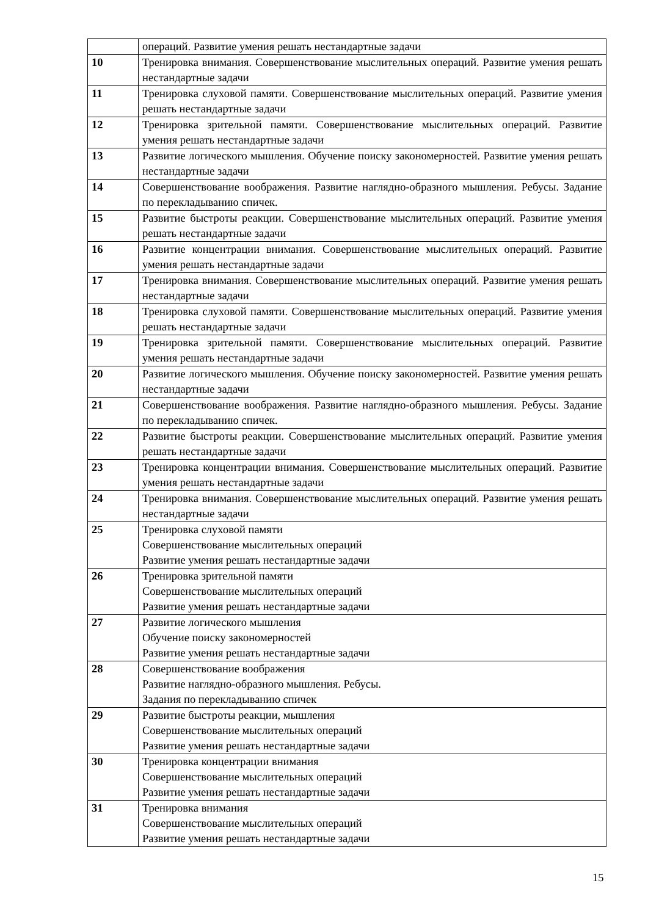| | операций. Развитие умения решать нестандартные задачи |
| 10 | Тренировка внимания. Совершенствование мыслительных операций. Развитие умения решать нестандартные задачи |
| 11 | Тренировка слуховой памяти. Совершенствование мыслительных операций. Развитие умения решать нестандартные задачи |
| 12 | Тренировка зрительной памяти. Совершенствование мыслительных операций. Развитие умения решать нестандартные задачи |
| 13 | Развитие логического мышления. Обучение поиску закономерностей. Развитие умения решать нестандартные задачи |
| 14 | Совершенствование воображения. Развитие наглядно-образного мышления. Ребусы. Задание по перекладыванию спичек. |
| 15 | Развитие быстроты реакции. Совершенствование мыслительных операций. Развитие умения решать нестандартные задачи |
| 16 | Развитие концентрации внимания. Совершенствование мыслительных операций. Развитие умения решать нестандартные задачи |
| 17 | Тренировка внимания. Совершенствование мыслительных операций. Развитие умения решать нестандартные задачи |
| 18 | Тренировка слуховой памяти. Совершенствование мыслительных операций. Развитие умения решать нестандартные задачи |
| 19 | Тренировка зрительной памяти. Совершенствование мыслительных операций. Развитие умения решать нестандартные задачи |
| 20 | Развитие логического мышления. Обучение поиску закономерностей. Развитие умения решать нестандартные задачи |
| 21 | Совершенствование воображения. Развитие наглядно-образного мышления. Ребусы. Задание по перекладыванию спичек. |
| 22 | Развитие быстроты реакции. Совершенствование мыслительных операций. Развитие умения решать нестандартные задачи |
| 23 | Тренировка концентрации внимания. Совершенствование мыслительных операций. Развитие умения решать нестандартные задачи |
| 24 | Тренировка внимания. Совершенствование мыслительных операций. Развитие умения решать нестандартные задачи |
| 25 | Тренировка слуховой памяти Совершенствование мыслительных операций Развитие умения решать нестандартные задачи |
| 26 | Тренировка зрительной памяти Совершенствование мыслительных операций Развитие умения решать нестандартные задачи |
| 27 | Развитие логического мышления Обучение поиску закономерностей Развитие умения решать нестандартные задачи |
| 28 | Совершенствование воображения Развитие наглядно-образного мышления. Ребусы. Задания по перекладыванию спичек |
| 29 | Развитие быстроты реакции, мышления Совершенствование мыслительных операций Развитие умения решать нестандартные задачи |
| 30 | Тренировка концентрации внимания Совершенствование мыслительных операций Развитие умения решать нестандартные задачи |
| 31 | Тренировка внимания Совершенствование мыслительных операций Развитие умения решать нестандартные задачи |
15